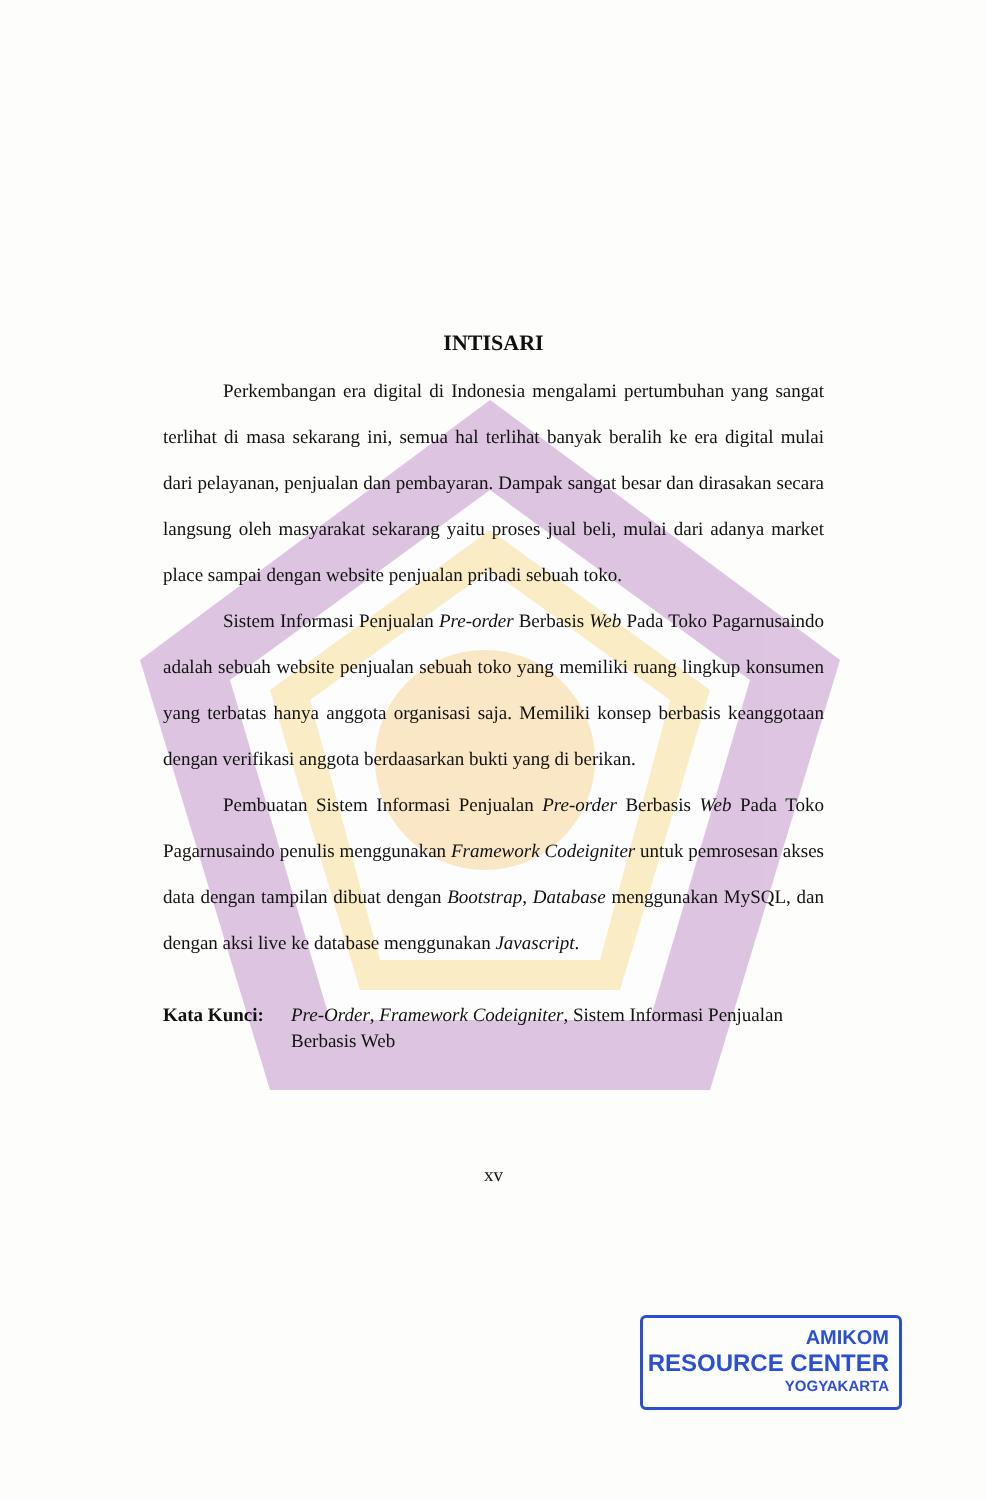INTISARI
Perkembangan era digital di Indonesia mengalami pertumbuhan yang sangat terlihat di masa sekarang ini, semua hal terlihat banyak beralih ke era digital mulai dari pelayanan, penjualan dan pembayaran. Dampak sangat besar dan dirasakan secara langsung oleh masyarakat sekarang yaitu proses jual beli, mulai dari adanya market place sampai dengan website penjualan pribadi sebuah toko.
Sistem Informasi Penjualan Pre-order Berbasis Web Pada Toko Pagarnusaindo adalah sebuah website penjualan sebuah toko yang memiliki ruang lingkup konsumen yang terbatas hanya anggota organisasi saja. Memiliki konsep berbasis keanggotaan dengan verifikasi anggota berdaasarkan bukti yang di berikan.
Pembuatan Sistem Informasi Penjualan Pre-order Berbasis Web Pada Toko Pagarnusaindo penulis menggunakan Framework Codeigniter untuk pemrosesan akses data dengan tampilan dibuat dengan Bootstrap, Database menggunakan MySQL, dan dengan aksi live ke database menggunakan Javascript.
Kata Kunci: Pre-Order, Framework Codeigniter, Sistem Informasi Penjualan Berbasis Web
xv
AMIKOM
RESOURCE CENTER
YOGYAKARTA